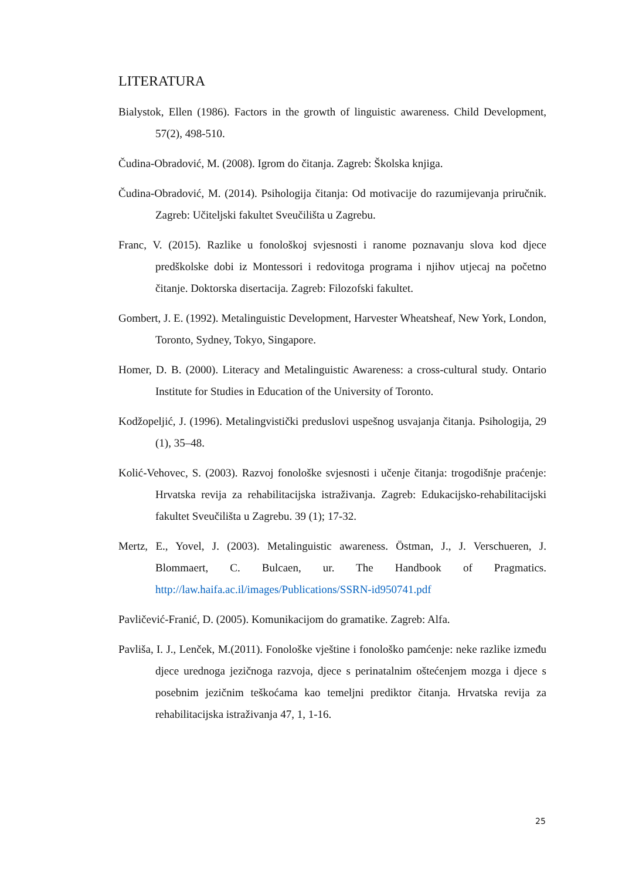LITERATURA
Bialystok, Ellen (1986). Factors in the growth of linguistic awareness. Child Development, 57(2), 498-510.
Čudina-Obradović, M. (2008). Igrom do čitanja. Zagreb: Školska knjiga.
Čudina-Obradović, M. (2014). Psihologija čitanja: Od motivacije do razumijevanja priručnik. Zagreb: Učiteljski fakultet Sveučilišta u Zagrebu.
Franc, V. (2015). Razlike u fonološkoj svjesnosti i ranome poznavanju slova kod djece predškolske dobi iz Montessori i redovitoga programa i njihov utjecaj na početno čitanje. Doktorska disertacija. Zagreb: Filozofski fakultet.
Gombert, J. E. (1992). Metalinguistic Development, Harvester Wheatsheaf, New York, London, Toronto, Sydney, Tokyo, Singapore.
Homer, D. B. (2000). Literacy and Metalinguistic Awareness: a cross-cultural study. Ontario Institute for Studies in Education of the University of Toronto.
Kodžopeljić, J. (1996). Metalingvistički preduslovi uspešnog usvajanja čitanja. Psihologija, 29 (1), 35–48.
Kolić-Vehovec, S. (2003). Razvoj fonološke svjesnosti i učenje čitanja: trogodišnje praćenje: Hrvatska revija za rehabilitacijska istraživanja. Zagreb: Edukacijsko-rehabilitacijski fakultet Sveučilišta u Zagrebu. 39 (1); 17-32.
Mertz, E., Yovel, J. (2003). Metalinguistic awareness. Östman, J., J. Verschueren, J. Blommaert, C. Bulcaen, ur. The Handbook of Pragmatics. http://law.haifa.ac.il/images/Publications/SSRN-id950741.pdf
Pavličević-Franić, D. (2005). Komunikacijom do gramatike. Zagreb: Alfa.
Pavliša, I. J., Lenček, M.(2011). Fonološke vještine i fonološko pamćenje: neke razlike između djece urednoga jezičnoga razvoja, djece s perinatalnim oštećenjem mozga i djece s posebnim jezičnim teškoćama kao temeljni prediktor čitanja. Hrvatska revija za rehabilitacijska istraživanja 47, 1, 1-16.
25